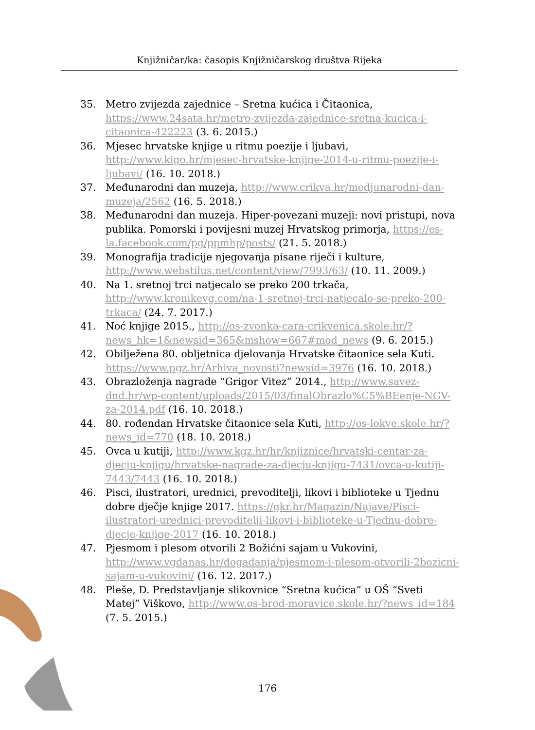Knjižničar/ka: časopis Knjižničarskog društva Rijeka
35. Metro zvijezda zajednice – Sretna kućica i Čitaonica, https://www.24sata.hr/metro-zvijezda-zajednice-sretna-kucica-i-citaonica-422223 (3. 6. 2015.)
36. Mjesec hrvatske knjige u ritmu poezije i ljubavi, http://www.kigo.hr/mjesec-hrvatske-knjige-2014-u-ritmu-poezije-i-ljubavi/ (16. 10. 2018.)
37. Međunarodni dan muzeja, http://www.crikva.hr/medjunarodni-dan-muzeja/2562 (16. 5. 2018.)
38. Međunarodni dan muzeja. Hiper-povezani muzeji: novi pristupi, nova publika. Pomorski i povijesni muzej Hrvatskog primorja, https://es-la.facebook.com/pg/ppmhp/posts/ (21. 5. 2018.)
39. Monografija tradicije njegovanja pisane riječi i kulture, http://www.webstilus.net/content/view/7993/63/ (10. 11. 2009.)
40. Na 1. sretnoj trci natjecalo se preko 200 trkača, http://www.kronikevg.com/na-1-sretnoj-trci-natjecalo-se-preko-200-trkaca/ (24. 7. 2017.)
41. Noć knjige 2015., http://os-zvonka-cara-crikvenica.skole.hr/?news_hk=1&newsid=365&mshow=667#mod_news (9. 6. 2015.)
42. Obilježena 80. obljetnica djelovanja Hrvatske čitaonice sela Kuti. https://www.pgz.hr/Arhiva_novosti?newsid=3976 (16. 10. 2018.)
43. Obrazloženja nagrade “Grigor Vitez” 2014., http://www.savez-dnd.hr/wp-content/uploads/2015/03/finalObrazlo%C5%BEenje-NGV-za-2014.pdf (16. 10. 2018.)
44. 80. rođendan Hrvatske čitaonice sela Kuti, http://os-lokve.skole.hr/?news_id=770 (18. 10. 2018.)
45. Ovca u kutiji, http://www.kgz.hr/hr/knjiznice/hrvatski-centar-za-djecju-knjigu/hrvatske-nagrade-za-djecju-knjigu-7431/ovca-u-kutiji-7443/7443 (16. 10. 2018.)
46. Pisci, ilustratori, urednici, prevoditelji, likovi i biblioteke u Tjednu dobre dječje knjige 2017. https://gkr.hr/Magazin/Najave/Pisci-ilustratori-urednici-prevoditelji-likovi-i-biblioteke-u-Tjednu-dobre-djecje-knjige-2017 (16. 10. 2018.)
47. Pjesmom i plesom otvorili 2 Božićni sajam u Vukovini, http://www.vgdanas.hr/dogadanja/pjesmom-i-plesom-otvorili-2bozicni-sajam-u-vukovini/ (16. 12. 2017.)
48. Pleše, D. Predstavljanje slikovnice “Sretna kućica” u OŠ “Sveti Matej” Viškovo, http://www.os-brod-moravice.skole.hr/?news_id=184
(7. 5. 2015.)
176